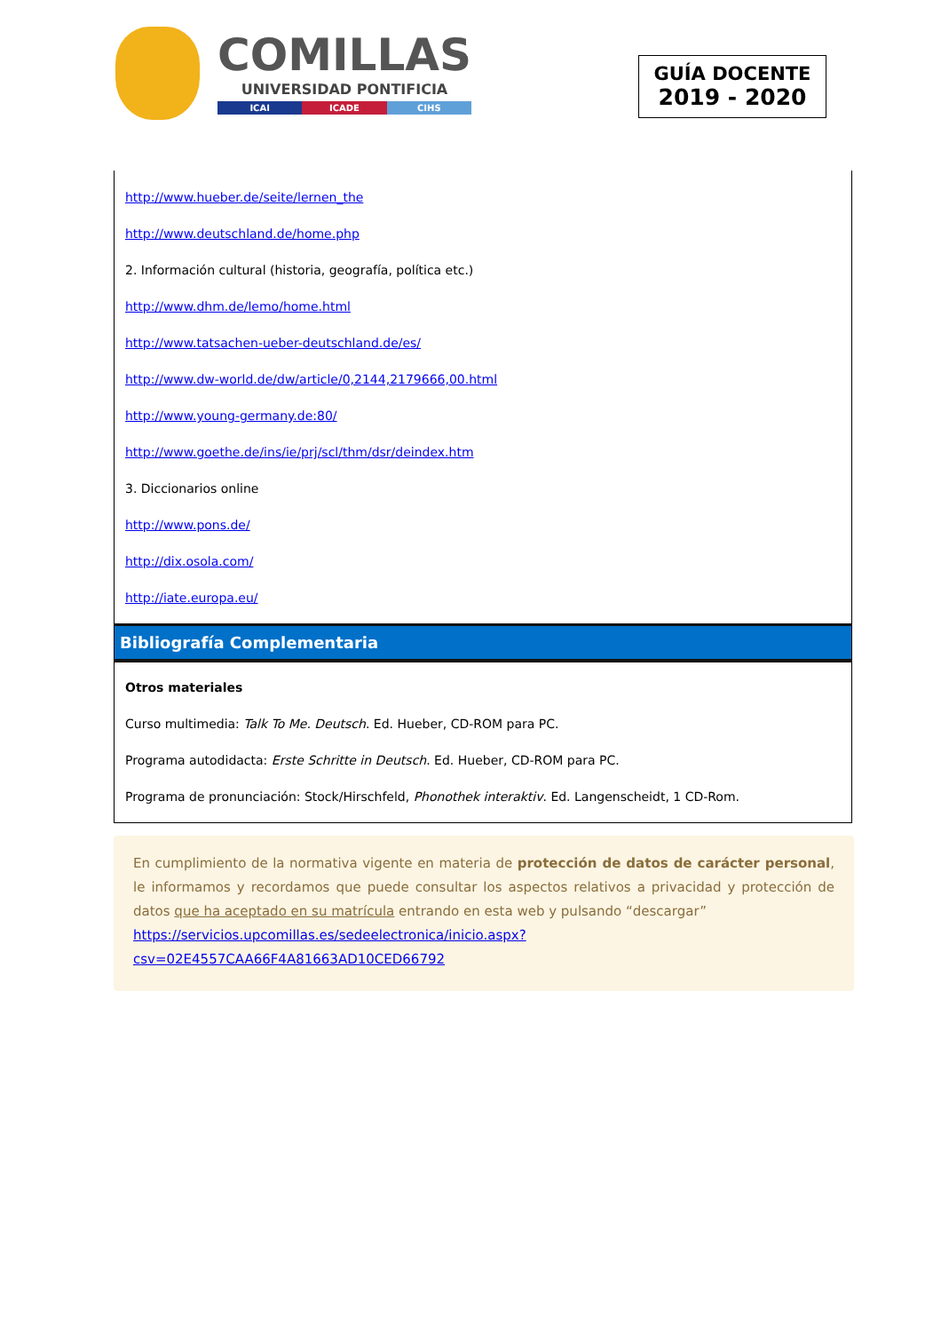COMILLAS
UNIVERSIDAD PONTIFICIA
ICAI ICADE CIHS
GUÍA DOCENTE
2019 - 2020
http://www.hueber.de/seite/lernen_the
http://www.deutschland.de/home.php
2. Información cultural (historia, geografía, política etc.)
http://www.dhm.de/lemo/home.html
http://www.tatsachen-ueber-deutschland.de/es/
http://www.dw-world.de/dw/article/0,2144,2179666,00.html
http://www.young-germany.de:80/
http://www.goethe.de/ins/ie/prj/scl/thm/dsr/deindex.htm
3. Diccionarios online
http://www.pons.de/
http://dix.osola.com/
http://iate.europa.eu/
Bibliografía Complementaria
Otros materiales
Curso multimedia: Talk To Me. Deutsch. Ed. Hueber, CD-ROM para PC.
Programa autodidacta: Erste Schritte in Deutsch. Ed. Hueber, CD-ROM para PC.
Programa de pronunciación: Stock/Hirschfeld, Phonothek interaktiv. Ed. Langenscheidt, 1 CD-Rom.
En cumplimiento de la normativa vigente en materia de protección de datos de carácter personal, le informamos y recordamos que puede consultar los aspectos relativos a privacidad y protección de datos que ha aceptado en su matrícula entrando en esta web y pulsando “descargar”
https://servicios.upcomillas.es/sedeelectronica/inicio.aspx?csv=02E4557CAA66F4A81663AD10CED66792